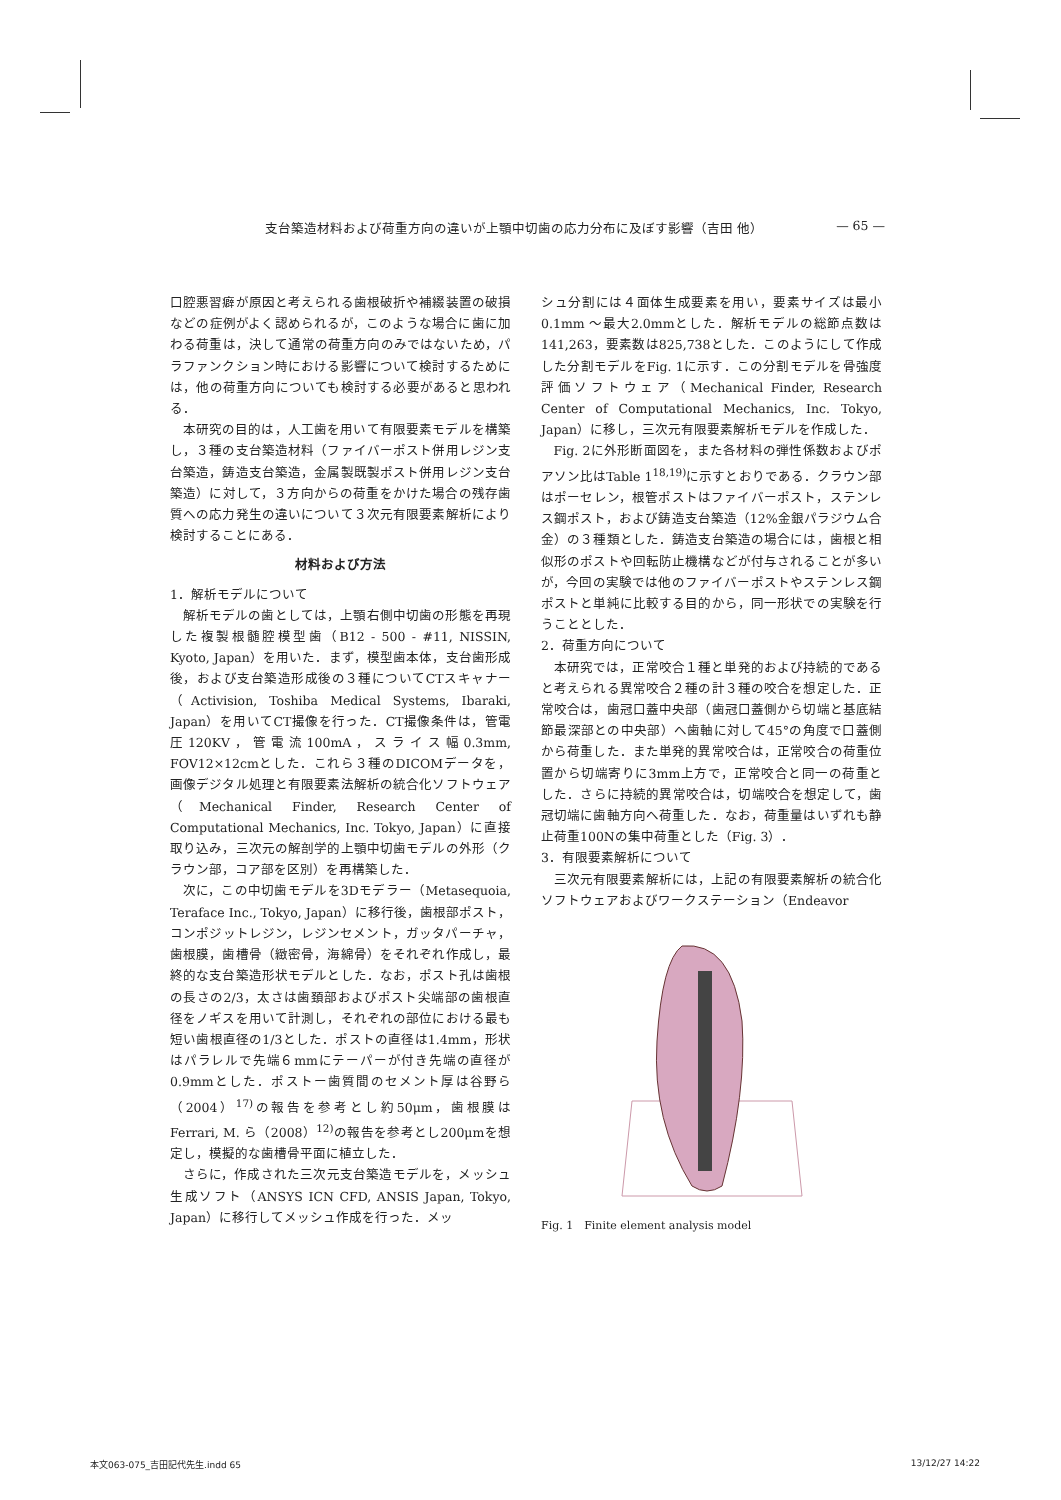支台築造材料および荷重方向の違いが上顎中切歯の応力分布に及ぼす影響（吉田 他） — 65 —
口腔悪習癖が原因と考えられる歯根破折や補綴装置の破損などの症例がよく認められるが，このような場合に歯に加わる荷重は，決して通常の荷重方向のみではないため，パラファンクション時における影響について検討するためには，他の荷重方向についても検討する必要があると思われる．
本研究の目的は，人工歯を用いて有限要素モデルを構築し，３種の支台築造材料（ファイバーポスト併用レジン支台築造，鋳造支台築造，金属製既製ポスト併用レジン支台築造）に対して，３方向からの荷重をかけた場合の残存歯質への応力発生の違いについて３次元有限要素解析により検討することにある．
材料および方法
1．解析モデルについて
解析モデルの歯としては，上顎右側中切歯の形態を再現した複製根髄腔模型歯（B12 - 500 - #11, NISSIN, Kyoto, Japan）を用いた．まず，模型歯本体，支台歯形成後，および支台築造形成後の３種についてCTスキャナー（Activision, Toshiba Medical Systems, Ibaraki, Japan）を用いてCT撮像を行った．CT撮像条件は，管電圧120KV，管電流100mA，スライス幅0.3mm, FOV12×12cmとした．これら３種のDICOMデータを，画像デジタル処理と有限要素法解析の統合化ソフトウェア（Mechanical Finder, Research Center of Computational Mechanics, Inc. Tokyo, Japan）に直接取り込み，三次元の解剖学的上顎中切歯モデルの外形（クラウン部，コア部を区別）を再構築した．
次に，この中切歯モデルを3Dモデラー（Metasequoia, Teraface Inc., Tokyo, Japan）に移行後，歯根部ポスト，コンポジットレジン，レジンセメント，ガッタパーチャ，歯根膜，歯槽骨（緻密骨，海綿骨）をそれぞれ作成し，最終的な支台築造形状モデルとした．なお，ポスト孔は歯根の長さの2/3，太さは歯頚部およびポスト尖端部の歯根直径をノギスを用いて計測し，それぞれの部位における最も短い歯根直径の1/3とした．ポストの直径は1.4mm，形状はパラレルで先端６mmにテーパーが付き先端の直径が0.9mmとした．ポストー歯質間のセメント厚は谷野ら（2004）<sup>17)</sup>の報告を参考とし約50μm，歯根膜はFerrari, M. ら（2008）<sup>12)</sup>の報告を参考とし200μmを想定し，模擬的な歯槽骨平面に植立した．
さらに，作成された三次元支台築造モデルを，メッシュ生成ソフト（ANSYS ICN CFD, ANSIS Japan, Tokyo, Japan）に移行してメッシュ作成を行った．メッ
シュ分割には４面体生成要素を用い，要素サイズは最小0.1mm ～最大2.0mmとした．解析モデルの総節点数は141,263，要素数は825,738とした．このようにして作成した分割モデルをFig. 1に示す．この分割モデルを骨強度評価ソフトウェア（Mechanical Finder, Research Center of Computational Mechanics, Inc. Tokyo, Japan）に移し，三次元有限要素解析モデルを作成した．
Fig. 2に外形断面図を，また各材料の弾性係数およびポアソン比はTable 1<sup>18,19)</sup>に示すとおりである．クラウン部はポーセレン，根管ポストはファイバーポスト，ステンレス鋼ポスト，および鋳造支台築造（12%金銀パラジウム合金）の３種類とした．鋳造支台築造の場合には，歯根と相似形のポストや回転防止機構などが付与されることが多いが，今回の実験では他のファイバーポストやステンレス鋼ポストと単純に比較する目的から，同一形状での実験を行うこととした．
2．荷重方向について
本研究では，正常咬合１種と単発的および持続的であると考えられる異常咬合２種の計３種の咬合を想定した．正常咬合は，歯冠口蓋中央部（歯冠口蓋側から切端と基底結節最深部との中央部）へ歯軸に対して45°の角度で口蓋側から荷重した．また単発的異常咬合は，正常咬合の荷重位置から切端寄りに3mm上方で，正常咬合と同一の荷重とした．さらに持続的異常咬合は，切端咬合を想定して，歯冠切端に歯軸方向へ荷重した．なお，荷重量はいずれも静止荷重100Nの集中荷重とした（Fig. 3）．
3．有限要素解析について
三次元有限要素解析には，上記の有限要素解析の統合化ソフトウェアおよびワークステーション（Endeavor
Fig. 1　Finite element analysis model
本文063-075_吉田記代先生.indd 65 13/12/27 14:22